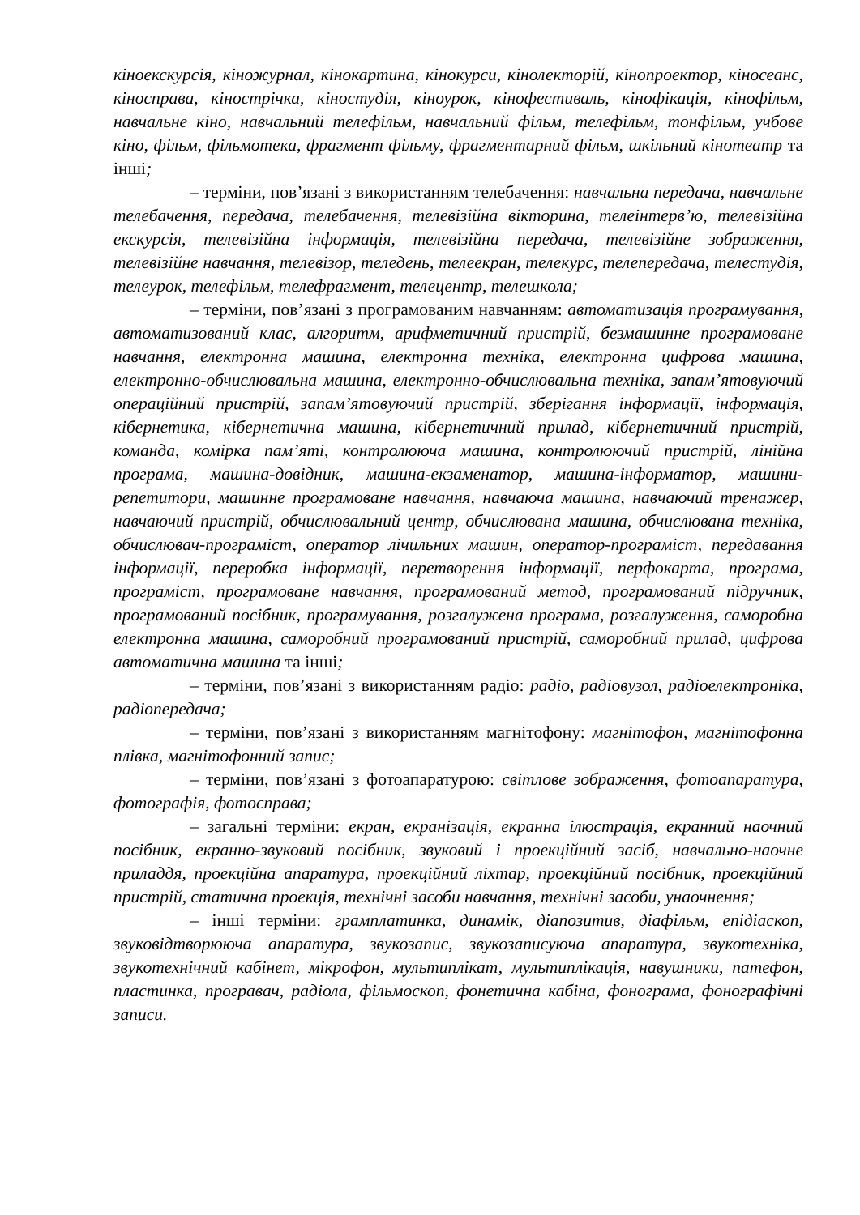кіноекскурсія, кіножурнал, кінокартина, кінокурси, кінолекторій, кінопроектор, кіносеанс, кіносправа, кінострічка, кіностудія, кіноурок, кінофестиваль, кінофікація, кінофільм, навчальне кіно, навчальний телефільм, навчальний фільм, телефільм, тонфільм, учбове кіно, фільм, фільмотека, фрагмент фільму, фрагментарний фільм, шкільний кінотеатр та інші;
– терміни, пов’язані з використанням телебачення: навчальна передача, навчальне телебачення, передача, телебачення, телевізійна вікторина, телеінтерв’ю, телевізійна екскурсія, телевізійна інформація, телевізійна передача, телевізійне зображення, телевізійне навчання, телевізор, теледень, телеекран, телекурс, телепередача, телестудія, телеурок, телефільм, телефрагмент, телецентр, телешкола;
– терміни, пов’язані з програмованим навчанням: автоматизація програмування, автоматизований клас, алгоритм, арифметичний пристрій, безмашинне програмоване навчання, електронна машина, електронна техніка, електронна цифрова машина, електронно-обчислювальна машина, електронно-обчислювальна техніка, запам’ятовуючий операційний пристрій, запам’ятовуючий пристрій, зберігання інформації, інформація, кібернетика, кібернетична машина, кібернетичний прилад, кібернетичний пристрій, команда, комірка пам’яті, контролююча машина, контролюючий пристрій, лінійна програма, машина-довідник, машина-екзаменатор, машина-інформатор, машини-репетитори, машинне програмоване навчання, навчаюча машина, навчаючий тренажер, навчаючий пристрій, обчислювальний центр, обчислювана машина, обчислювана техніка, обчислювач-програміст, оператор лічильних машин, оператор-програміст, передавання інформації, переробка інформації, перетворення інформації, перфокарта, програма, програміст, програмоване навчання, програмований метод, програмований підручник, програмований посібник, програмування, розгалужена програма, розгалуження, саморобна електронна машина, саморобний програмований пристрій, саморобний прилад, цифрова автоматична машина та інші;
– терміни, пов’язані з використанням радіо: радіо, радіовузол, радіоелектроніка, радіопередача;
– терміни, пов’язані з використанням магнітофону: магнітофон, магнітофонна плівка, магнітофонний запис;
– терміни, пов’язані з фотоапаратурою: світлове зображення, фотоапаратура, фотографія, фотосправа;
– загальні терміни: екран, екранізація, екранна ілюстрація, екранний наочний посібник, екранно-звуковий посібник, звуковий і проекційний засіб, навчально-наочне приладдя, проекційна апаратура, проекційний ліхтар, проекційний посібник, проекційний пристрій, статична проекція, технічні засоби навчання, технічні засоби, унаочнення;
– інші терміни: грамплатинка, динамік, діапозитив, діафільм, епідіаскоп, звуковідтворююча апаратура, звукозапис, звукозаписуюча апаратура, звукотехніка, звукотехнічний кабінет, мікрофон, мультиплікат, мультиплікація, навушники, патефон, пластинка, програвач, радіола, фільмоскоп, фонетична кабіна, фонограма, фонографічні записи.